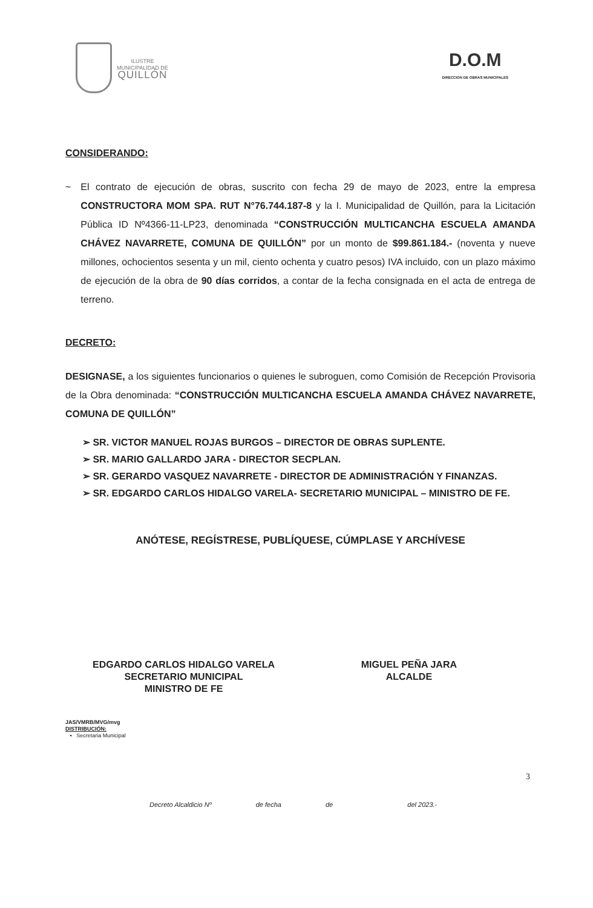ILUSTRE
MUNICIPALIDAD DE
QUILLÓN
D.O.M
DIRECCION DE OBRAS MUNICIPALES
CONSIDERANDO:
~ El contrato de ejecución de obras, suscrito con fecha 29 de mayo de 2023, entre la empresa CONSTRUCTORA MOM SPA. RUT N°76.744.187-8 y la I. Municipalidad de Quillón, para la Licitación Pública ID Nº4366-11-LP23, denominada “CONSTRUCCIÓN MULTICANCHA ESCUELA AMANDA CHÁVEZ NAVARRETE, COMUNA DE QUILLÓN” por un monto de $99.861.184.- (noventa y nueve millones, ochocientos sesenta y un mil, ciento ochenta y cuatro pesos) IVA incluido, con un plazo máximo de ejecución de la obra de 90 días corridos, a contar de la fecha consignada en el acta de entrega de terreno.
DECRETO:
DESIGNASE, a los siguientes funcionarios o quienes le subroguen, como Comisión de Recepción Provisoria de la Obra denominada: “CONSTRUCCIÓN MULTICANCHA ESCUELA AMANDA CHÁVEZ NAVARRETE, COMUNA DE QUILLÓN”
➢ SR. VICTOR MANUEL ROJAS BURGOS – DIRECTOR DE OBRAS SUPLENTE.
➢ SR. MARIO GALLARDO JARA - DIRECTOR SECPLAN.
➢ SR. GERARDO VASQUEZ NAVARRETE - DIRECTOR DE ADMINISTRACIÓN Y FINANZAS.
➢ SR. EDGARDO CARLOS HIDALGO VARELA- SECRETARIO MUNICIPAL – MINISTRO DE FE.
ANÓTESE, REGÍSTRESE, PUBLÍQUESE, CÚMPLASE Y ARCHÍVESE
EDGARDO CARLOS HIDALGO VARELA
SECRETARIO MUNICIPAL
MINISTRO DE FE
MIGUEL PEÑA JARA
ALCALDE
JAS/VMRB/MVG/mvg
DISTRIBUCIÓN:
▪ Secretaria Municipal
3
Decreto Alcaldicio Nº de fecha de del 2023.-